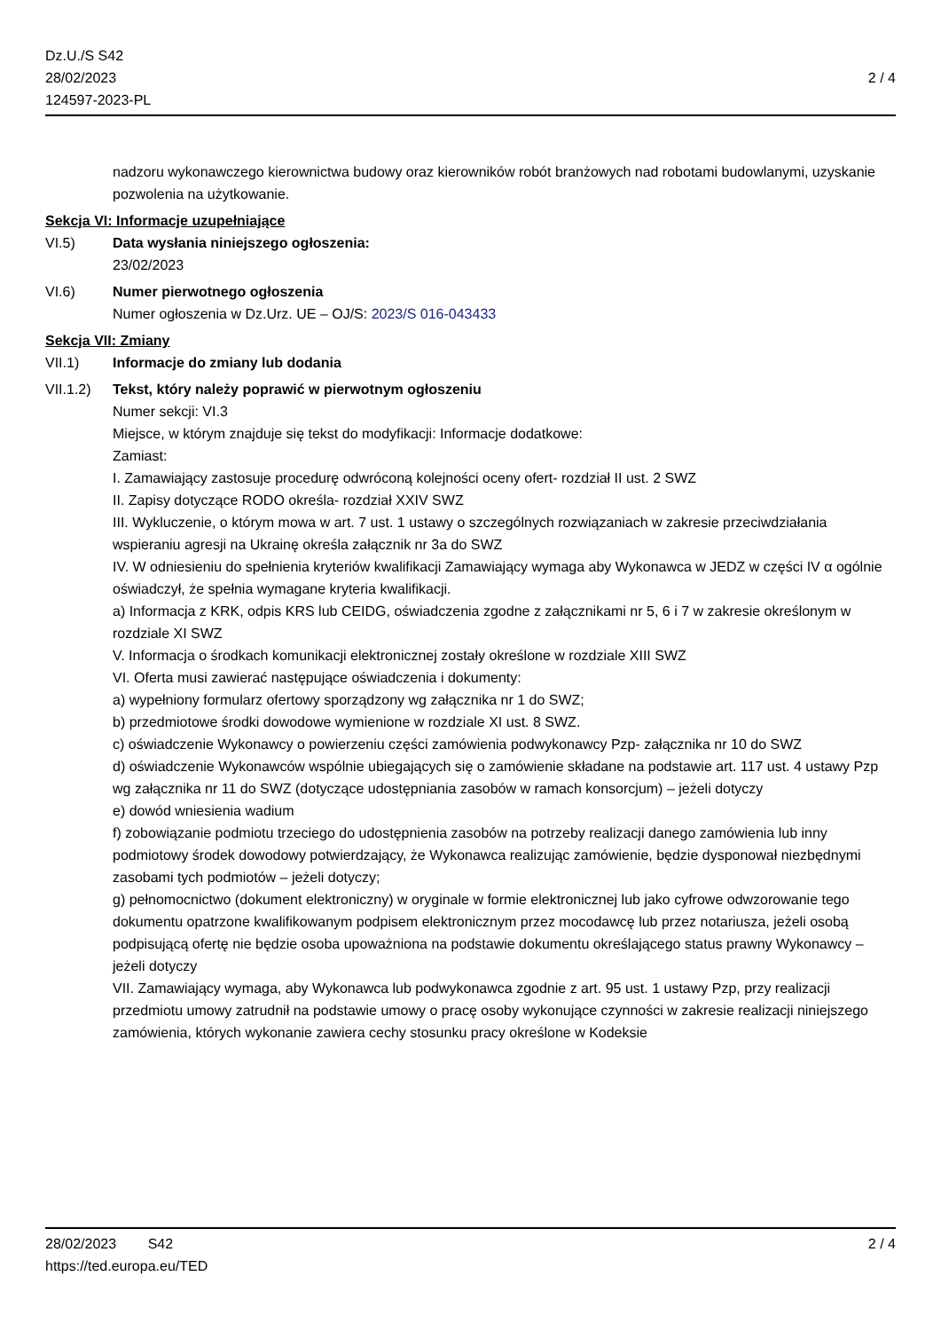Dz.U./S S42
28/02/2023
124597-2023-PL
2 / 4
nadzoru wykonawczego kierownictwa budowy oraz kierowników robót branżowych nad robotami budowlanymi, uzyskanie pozwolenia na użytkowanie.
Sekcja VI: Informacje uzupełniające
VI.5) Data wysłania niniejszego ogłoszenia:
23/02/2023
VI.6) Numer pierwotnego ogłoszenia
Numer ogłoszenia w Dz.Urz. UE – OJ/S: 2023/S 016-043433
Sekcja VII: Zmiany
VII.1) Informacje do zmiany lub dodania
VII.1.2)
Tekst, który należy poprawić w pierwotnym ogłoszeniu
Numer sekcji: VI.3
Miejsce, w którym znajduje się tekst do modyfikacji: Informacje dodatkowe:
Zamiast:
I. Zamawiający zastosuje procedurę odwróconą kolejności oceny ofert- rozdział II ust. 2 SWZ
II. Zapisy dotyczące RODO określa- rozdział XXIV SWZ
III. Wykluczenie, o którym mowa w art. 7 ust. 1 ustawy o szczególnych rozwiązaniach w zakresie przeciwdziałania wspieraniu agresji na Ukrainę określa załącznik nr 3a do SWZ
IV. W odniesieniu do spełnienia kryteriów kwalifikacji Zamawiający wymaga aby Wykonawca w JEDZ w części IV α ogólnie oświadczył, że spełnia wymagane kryteria kwalifikacji.
a) Informacja z KRK, odpis KRS lub CEIDG, oświadczenia zgodne z załącznikami nr 5, 6 i 7 w zakresie określonym w rozdziale XI SWZ
V. Informacja o środkach komunikacji elektronicznej zostały określone w rozdziale XIII SWZ
VI. Oferta musi zawierać następujące oświadczenia i dokumenty:
a) wypełniony formularz ofertowy sporządzony wg załącznika nr 1 do SWZ;
b) przedmiotowe środki dowodowe wymienione w rozdziale XI ust. 8 SWZ.
c) oświadczenie Wykonawcy o powierzeniu części zamówienia podwykonawcy Pzp- załącznika nr 10 do SWZ
d) oświadczenie Wykonawców wspólnie ubiegających się o zamówienie składane na podstawie art. 117 ust. 4 ustawy Pzp wg załącznika nr 11 do SWZ (dotyczące udostępniania zasobów w ramach konsorcjum) – jeżeli dotyczy
e) dowód wniesienia wadium
f) zobowiązanie podmiotu trzeciego do udostępnienia zasobów na potrzeby realizacji danego zamówienia lub inny podmiotowy środek dowodowy potwierdzający, że Wykonawca realizując zamówienie, będzie dysponował niezbędnymi zasobami tych podmiotów – jeżeli dotyczy;
g) pełnomocnictwo (dokument elektroniczny) w oryginale w formie elektronicznej lub jako cyfrowe odwzorowanie tego dokumentu opatrzone kwalifikowanym podpisem elektronicznym przez mocodawcę lub przez notariusza, jeżeli osobą podpisującą ofertę nie będzie osoba upoważniona na podstawie dokumentu określającego status prawny Wykonawcy – jeżeli dotyczy
VII. Zamawiający wymaga, aby Wykonawca lub podwykonawca zgodnie z art. 95 ust. 1 ustawy Pzp, przy realizacji przedmiotu umowy zatrudnił na podstawie umowy o pracę osoby wykonujące czynności w zakresie realizacji niniejszego zamówienia, których wykonanie zawiera cechy stosunku pracy określone w Kodeksie
28/02/2023 S42
https://ted.europa.eu/TED
2 / 4